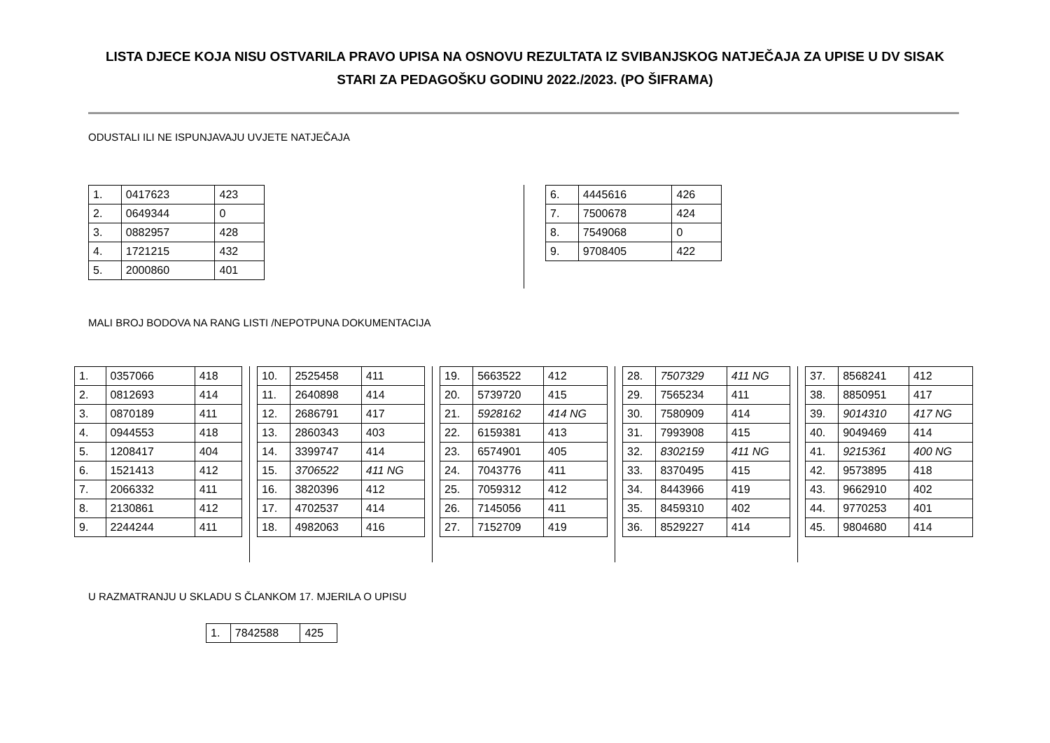LISTA DJECE KOJA NISU OSTVARILA PRAVO UPISA NA OSNOVU REZULTATA IZ SVIBANJSKOG NATJEČAJA ZA UPISE U DV SISAK STARI ZA PEDAGOŠKU GODINU 2022./2023. (PO ŠIFRAMA)
ODUSTALI ILI NE ISPUNJAVAJU UVJETE NATJEČAJA
| 1. | 0417623 | 423 |
| 2. | 0649344 | 0 |
| 3. | 0882957 | 428 |
| 4. | 1721215 | 432 |
| 5. | 2000860 | 401 |
| 6. | 4445616 | 426 |
| 7. | 7500678 | 424 |
| 8. | 7549068 | 0 |
| 9. | 9708405 | 422 |
MALI BROJ BODOVA NA RANG LISTI /NEPOTPUNA DOKUMENTACIJA
| 1. | 0357066 | 418 |
| 2. | 0812693 | 414 |
| 3. | 0870189 | 411 |
| 4. | 0944553 | 418 |
| 5. | 1208417 | 404 |
| 6. | 1521413 | 412 |
| 7. | 2066332 | 411 |
| 8. | 2130861 | 412 |
| 9. | 2244244 | 411 |
| 10. | 2525458 | 411 |
| 11. | 2640898 | 414 |
| 12. | 2686791 | 417 |
| 13. | 2860343 | 403 |
| 14. | 3399747 | 414 |
| 15. | 3706522 | 411 NG |
| 16. | 3820396 | 412 |
| 17. | 4702537 | 414 |
| 18. | 4982063 | 416 |
| 19. | 5663522 | 412 |
| 20. | 5739720 | 415 |
| 21. | 5928162 | 414 NG |
| 22. | 6159381 | 413 |
| 23. | 6574901 | 405 |
| 24. | 7043776 | 411 |
| 25. | 7059312 | 412 |
| 26. | 7145056 | 411 |
| 27. | 7152709 | 419 |
| 28. | 7507329 | 411 NG |
| 29. | 7565234 | 411 |
| 30. | 7580909 | 414 |
| 31. | 7993908 | 415 |
| 32. | 8302159 | 411 NG |
| 33. | 8370495 | 415 |
| 34. | 8443966 | 419 |
| 35. | 8459310 | 402 |
| 36. | 8529227 | 414 |
| 37. | 8568241 | 412 |
| 38. | 8850951 | 417 |
| 39. | 9014310 | 417 NG |
| 40. | 9049469 | 414 |
| 41. | 9215361 | 400 NG |
| 42. | 9573895 | 418 |
| 43. | 9662910 | 402 |
| 44. | 9770253 | 401 |
| 45. | 9804680 | 414 |
U RAZMATRANJU U SKLADU S ČLANKOM 17. MJERILA O UPISU
| 1. | 7842588 | 425 |